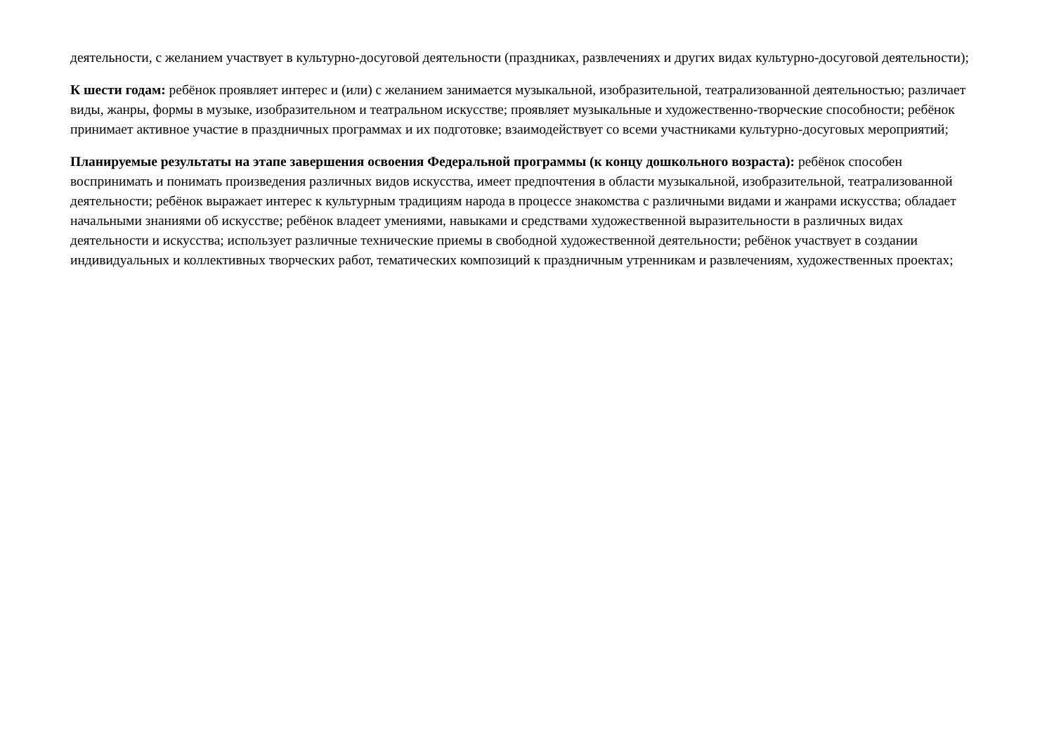деятельности, с желанием участвует в культурно-досуговой деятельности (праздниках, развлечениях и других видах культурно-досуговой деятельности);
К шести годам: ребёнок проявляет интерес и (или) с желанием занимается музыкальной, изобразительной, театрализованной деятельностью; различает виды, жанры, формы в музыке, изобразительном и театральном искусстве; проявляет музыкальные и художественно-творческие способности; ребёнок принимает активное участие в праздничных программах и их подготовке; взаимодействует со всеми участниками культурно-досуговых мероприятий;
Планируемые результаты на этапе завершения освоения Федеральной программы (к концу дошкольного возраста): ребёнок способен воспринимать и понимать произведения различных видов искусства, имеет предпочтения в области музыкальной, изобразительной, театрализованной деятельности; ребёнок выражает интерес к культурным традициям народа в процессе знакомства с различными видами и жанрами искусства; обладает начальными знаниями об искусстве; ребёнок владеет умениями, навыками и средствами художественной выразительности в различных видах деятельности и искусства; использует различные технические приемы в свободной художественной деятельности; ребёнок участвует в создании индивидуальных и коллективных творческих работ, тематических композиций к праздничным утренникам и развлечениям, художественных проектах;